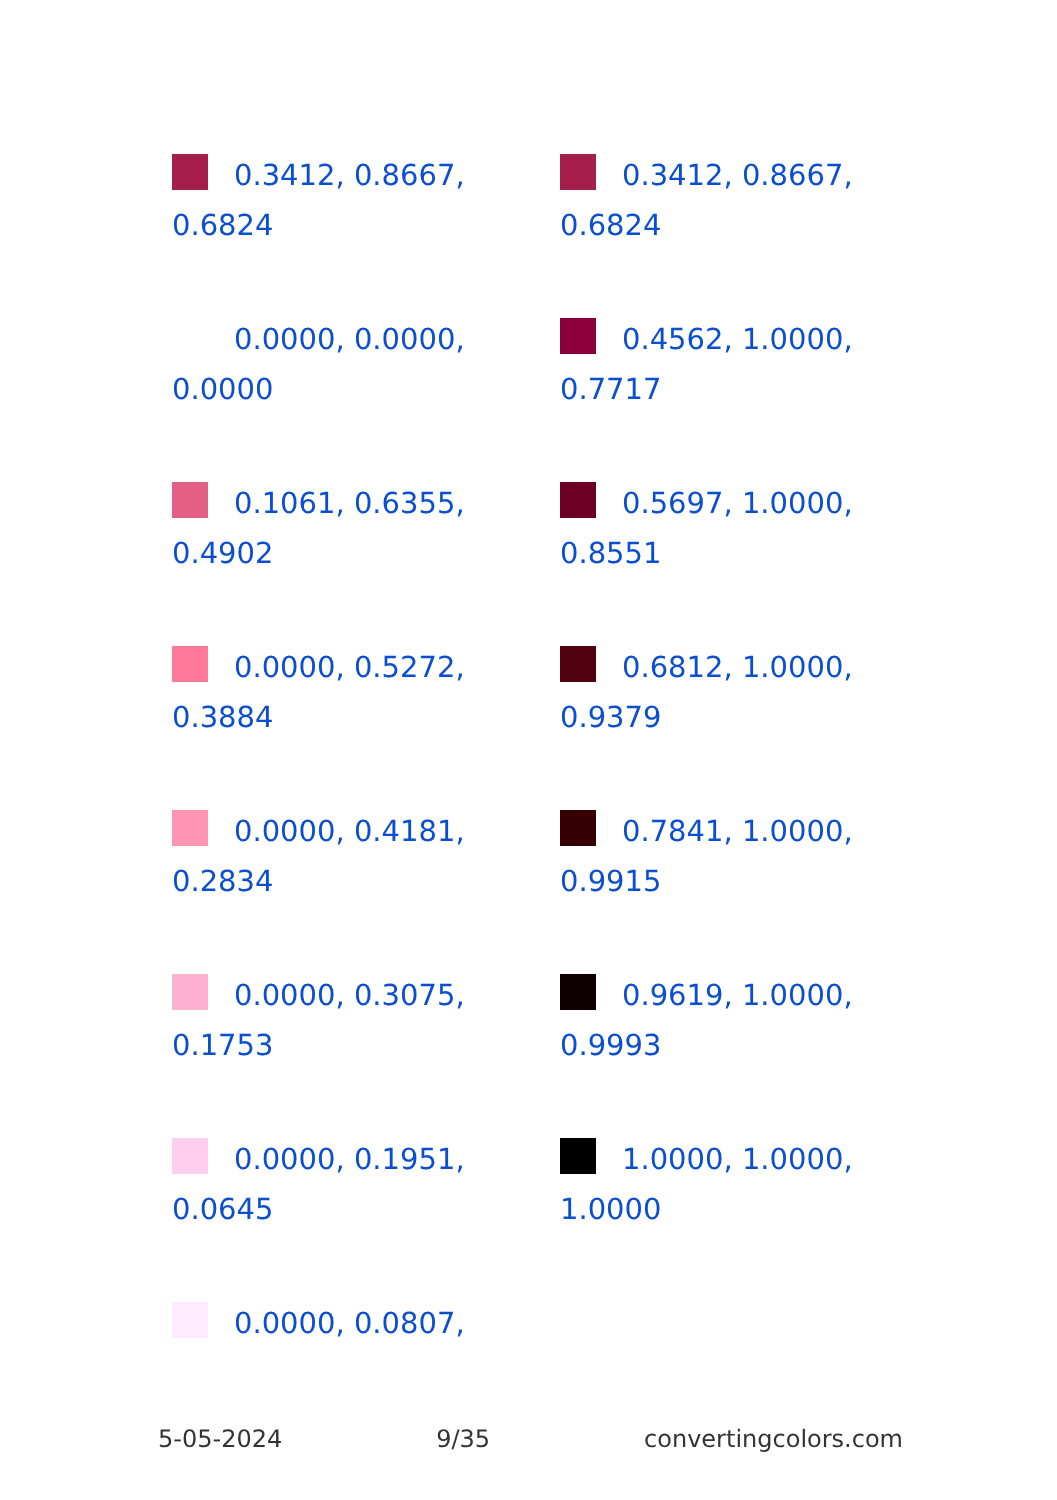0.3412, 0.8667,
0.6824
0.3412, 0.8667,
0.6824
0.0000, 0.0000,
0.0000
0.4562, 1.0000,
0.7717
0.1061, 0.6355,
0.4902
0.5697, 1.0000,
0.8551
0.0000, 0.5272,
0.3884
0.6812, 1.0000,
0.9379
0.0000, 0.4181,
0.2834
0.7841, 1.0000,
0.9915
0.0000, 0.3075,
0.1753
0.9619, 1.0000,
0.9993
0.0000, 0.1951,
0.0645
1.0000, 1.0000,
1.0000
0.0000, 0.0807,
5-05-2024 9/35 convertingcolors.com